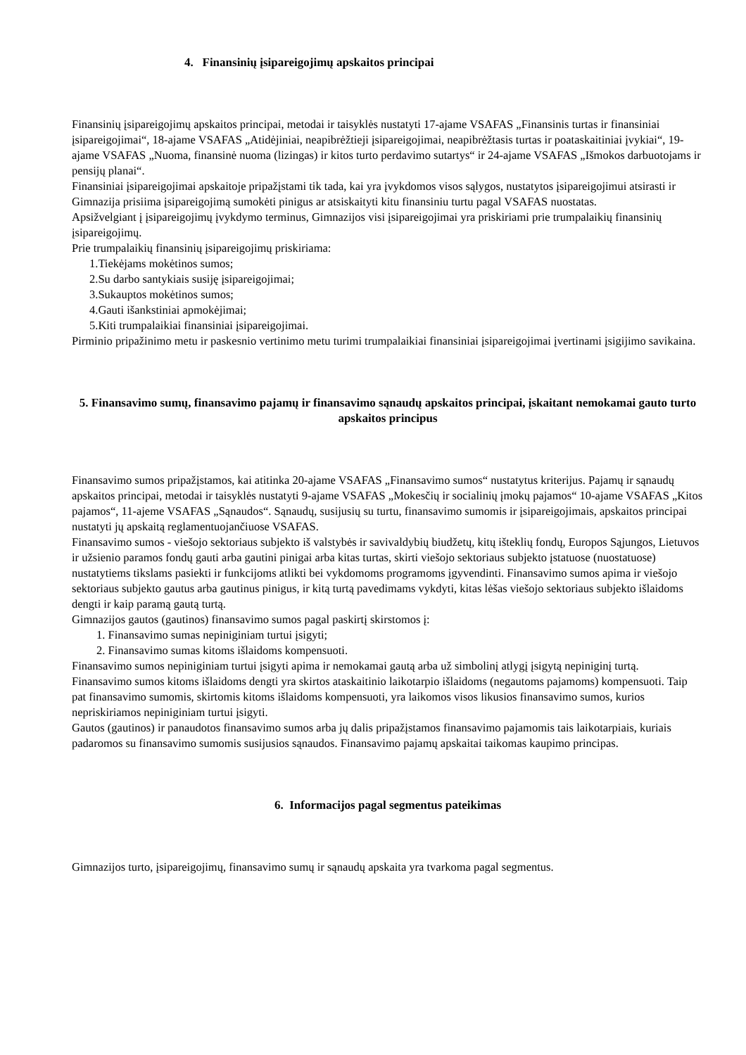4. Finansinių įsipareigojimų apskaitos principai
Finansinių įsipareigojimų apskaitos principai, metodai ir taisyklės nustatyti 17-ajame VSAFAS „Finansinis turtas ir finansiniai įsipareigojimai“, 18-ajame VSAFAS „Atidėjiniai, neapibrėžtieji įsipareigojimai, neapibrėžtasis turtas ir poataskaitiniai įvykiai“, 19-ajame VSAFAS „Nuoma, finansinė nuoma (lizingas) ir kitos turto perdavimo sutartys“ ir 24-ajame VSAFAS „Išmokos darbuotojams ir pensijų planai“.
Finansiniai įsipareigojimai apskaitoje pripažįstami tik tada, kai yra įvykdomos visos sąlygos, nustatytos įsipareigojimui atsirasti ir Gimnazija prisiima įsipareigojimą sumokėti pinigus ar atsiskaityti kitu finansiniu turtu pagal VSAFAS nuostatas.
Apsižvelgiant į įsipareigojimų įvykdymo terminus, Gimnazijos visi įsipareigojimai yra priskiriami prie trumpalaikių finansinių įsipareigojimų.
Prie trumpalaikių finansinių įsipareigojimų priskiriama:
1.Tiekėjams mokėtinos sumos;
2.Su darbo santykiais susiję įsipareigojimai;
3.Sukauptos mokėtinos sumos;
4.Gauti išankstiniai apmokėjimai;
5.Kiti trumpalaikiai finansiniai įsipareigojimai.
Pirminio pripažinimo metu ir paskesnio vertinimo metu turimi trumpalaikiai finansiniai įsipareigojimai įvertinami įsigijimo savikaina.
5. Finansavimo sumų, finansavimo pajamų ir finansavimo sąnaudų apskaitos principai, įskaitant nemokamai gauto turto apskaitos principus
Finansavimo sumos pripažįstamos, kai atitinka 20-ajame VSAFAS „Finansavimo sumos“ nustatytus kriterijus. Pajamų ir sąnaudų apskaitos principai, metodai ir taisyklės nustatyti 9-ajame VSAFAS „Mokesčių ir socialinių įmokų pajamos“ 10-ajame VSAFAS „Kitos pajamos“, 11-ajeme VSAFAS „Sąnaudos“. Sąnaudų, susijusių su turtu, finansavimo sumomis ir įsipareigojimais, apskaitos principai nustatyti jų apskaitą reglamentuojančiuose VSAFAS.
Finansavimo sumos - viešojo sektoriaus subjekto iš valstybės ir savivaldybių biudžetų, kitų išteklių fondų, Europos Sąjungos, Lietuvos ir užsienio paramos fondų gauti arba gautini pinigai arba kitas turtas, skirti viešojo sektoriaus subjekto įstatuose (nuostatuose) nustatytiems tikslams pasiekti ir funkcijoms atlikti bei vykdomoms programoms įgyvendinti. Finansavimo sumos apima ir viešojo sektoriaus subjekto gautus arba gautinus pinigus, ir kitą turtą pavedimams vykdyti, kitas lėšas viešojo sektoriaus subjekto išlaidoms dengti ir kaip paramą gautą turtą.
Gimnazijos gautos (gautinos) finansavimo sumos pagal paskirtį skirstomos į:
1. Finansavimo sumas nepiniginiam turtui įsigyti;
2. Finansavimo sumas kitoms išlaidoms kompensuoti.
Finansavimo sumos nepiniginiam turtui įsigyti apima ir nemokamai gautą arba už simbolinį atlygį įsigytą nepiniginį turtą.
Finansavimo sumos kitoms išlaidoms dengti yra skirtos ataskaitinio laikotarpio išlaidoms (negautoms pajamoms) kompensuoti. Taip pat finansavimo sumomis, skirtomis kitoms išlaidoms kompensuoti, yra laikomos visos likusios finansavimo sumos, kurios nepriskiriamos nepiniginiam turtui įsigyti.
Gautos (gautinos) ir panaudotos finansavimo sumos arba jų dalis pripažįstamos finansavimo pajamomis tais laikotarpiais, kuriais padaromos su finansavimo sumomis susijusios sąnaudos. Finansavimo pajamų apskaitai taikomas kaupimo principas.
6. Informacijos pagal segmentus pateikimas
Gimnazijos turto, įsipareigojimų, finansavimo sumų ir sąnaudų apskaita yra tvarkoma pagal segmentus.